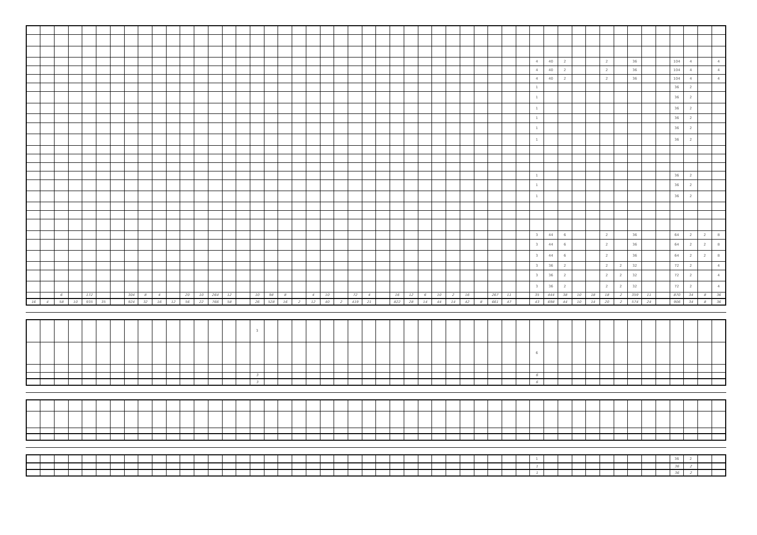| | | | | | | | | | | | | | | | | | | | | | | | | | | | | | | | | | | | | 4 | 40 | 2 | | | 2 | | 36 | | | 104 | 4 | | 4 |
| | | | | | | | | | | | | | | | | | | | | | | | | | | | | | | | | | | | | 4 | 40 | 2 | | | 2 | | 36 | | | 104 | 4 | | 4 |
| | | | | | | | | | | | | | | | | | | | | | | | | | | | | | | | | | | | | 4 | 40 | 2 | | | 2 | | 36 | | | 104 | 4 | | 4 |
| | | | | | | | | | | | | | | | | | | | | | | | | | | | | | | | | | | | | 1 | | | | | | | | | | 36 | 2 | | |
| | | | | | | | | | | | | | | | | | | | | | | | | | | | | | | | | | | | | 1 | | | | | | | | | | 36 | 2 | | |
| | | | | | | | | | | | | | | | | | | | | | | | | | | | | | | | | | | | | 1 | | | | | | | | | | 36 | 2 | | |
| | | | | | | | | | | | | | | | | | | | | | | | | | | | | | | | | | | | | 1 | | | | | | | | | | 36 | 2 | | |
| | | | | | | | | | | | | | | | | | | | | | | | | | | | | | | | | | | | | 1 | | | | | | | | | | 36 | 2 | | |
| | | | | | | | | | | | | | | | | | | | | | | | | | | | | | | | | | | | | 1 | | | | | | | | | | 36 | 2 | | |
| | | | | | | | | | | | | | | | | | | | | | | | | | | | | | | | | | | | | 1 | | | | | | | | | | 36 | 2 | | |
| | | | | | | | | | | | | | | | | | | | | | | | | | | | | | | | | | | | | 1 | | | | | | | | | | 36 | 2 | | |
| | | | | | | | | | | | | | | | | | | | | | | | | | | | | | | | | | | | | 1 | | | | | | | | | | 36 | 2 | | |
| | | | | | | | | | | | | | | | | | | | | | | | | | | | | | | | | | | | | 3 | 44 | 6 | | | 2 | | 36 | | | 64 | 2 | 2 | 8 |
| | | | | | | | | | | | | | | | | | | | | | | | | | | | | | | | | | | | | 3 | 44 | 6 | | | 2 | | 36 | | | 64 | 2 | 2 | 8 |
| | | | | | | | | | | | | | | | | | | | | | | | | | | | | | | | | | | | | 3 | 44 | 6 | | | 2 | | 36 | | | 64 | 2 | 2 | 8 |
| | | | | | | | | | | | | | | | | | | | | | | | | | | | | | | | | | | | | 3 | 36 | 2 | | | 2 | 2 | 32 | | | 72 | 2 | | 4 |
| | | | | | | | | | | | | | | | | | | | | | | | | | | | | | | | | | | | | 3 | 36 | 2 | | | 2 | 2 | 32 | | | 72 | 2 | | 4 |
| | | | | | | | | | | | | | | | | | | | | | | | | | | | | | | | | | | | | 3 | 36 | 2 | | | 2 | 2 | 32 | | | 72 | 2 | | 4 |
| | | 6 | | 172 | | | 304 | 8 | 4 | | 20 | 10 | 264 | 12 | | 10 | 98 | 8 | | 4 | 10 | | 72 | 4 | | 16 | 12 | 6 | 10 | 2 | 16 | | 267 | 11 | | 35 | 444 | 38 | 10 | 18 | 18 | 2 | 359 | 11 | | 870 | 34 | 8 | 36 |
| 16 | 4 | 58 | 10 | 935 | 35 | | 924 | 32 | 16 | 12 | 56 | 22 | 766 | 58 | | 26 | 528 | 16 | 2 | 12 | 40 | 2 | 419 | 21 | | 822 | 28 | 14 | 44 | 14 | 42 | 8 | 661 | 47 | | 43 | 698 | 44 | 10 | 14 | 20 | 2 | 574 | 24 | | 906 | 34 | 8 | 36 |
| | | | | | | | | | | | | | | | | 3 | | | | | | | | | | | | | | | | | | | | | | | | | | | | | | | | | |
| | | | | | | | | | | | | | | | | | | | | | | | | | | | | | | | | | | | | 6 | | | | | | | | | | | | | |
| | | | | | | | | | | | | | | | | 3 | | | | | | | | | | | | | | | | | | | | 6 | | | | | | | | | | | | | |
| | | | | | | | | | | | | | | | | 3 | | | | | | | | | | | | | | | | | | | | 6 | | | | | | | | | | | | | |
| | | | | | | | | | | | | | | | | | | | | | | | | | | | | | | | | | | | | 1 | | | | | | | | | | 36 | 2 | | |
| | | | | | | | | | | | | | | | | | | | | | | | | | | | | | | | | | | | | 1 | | | | | | | | | | 36 | 2 | | |
| | | | | | | | | | | | | | | | | | | | | | | | | | | | | | | | | | | | | 1 | | | | | | | | | | 36 | 2 | | |